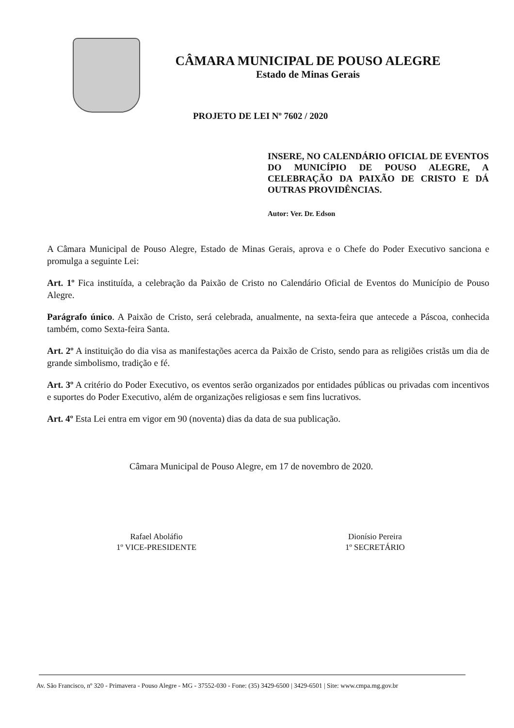CÂMARA MUNICIPAL DE POUSO ALEGRE
Estado de Minas Gerais
PROJETO DE LEI Nº 7602 / 2020
INSERE, NO CALENDÁRIO OFICIAL DE EVENTOS DO MUNICÍPIO DE POUSO ALEGRE, A CELEBRAÇÃO DA PAIXÃO DE CRISTO E DÁ OUTRAS PROVIDÊNCIAS.
Autor: Ver. Dr. Edson
A Câmara Municipal de Pouso Alegre, Estado de Minas Gerais, aprova e o Chefe do Poder Executivo sanciona e promulga a seguinte Lei:
Art. 1º Fica instituída, a celebração da Paixão de Cristo no Calendário Oficial de Eventos do Município de Pouso Alegre.
Parágrafo único. A Paixão de Cristo, será celebrada, anualmente, na sexta-feira que antecede a Páscoa, conhecida também, como Sexta-feira Santa.
Art. 2º A instituição do dia visa as manifestações acerca da Paixão de Cristo, sendo para as religiões cristãs um dia de grande simbolismo, tradição e fé.
Art. 3º A critério do Poder Executivo, os eventos serão organizados por entidades públicas ou privadas com incentivos e suportes do Poder Executivo, além de organizações religiosas e sem fins lucrativos.
Art. 4º Esta Lei entra em vigor em 90 (noventa) dias da data de sua publicação.
Câmara Municipal de Pouso Alegre, em 17 de novembro de 2020.
Rafael Aboláfio
1º VICE-PRESIDENTE
Dionísio Pereira
1º SECRETÁRIO
Av. São Francisco, nº 320 - Primavera - Pouso Alegre - MG - 37552-030 - Fone: (35) 3429-6500 | 3429-6501 | Site: www.cmpa.mg.gov.br